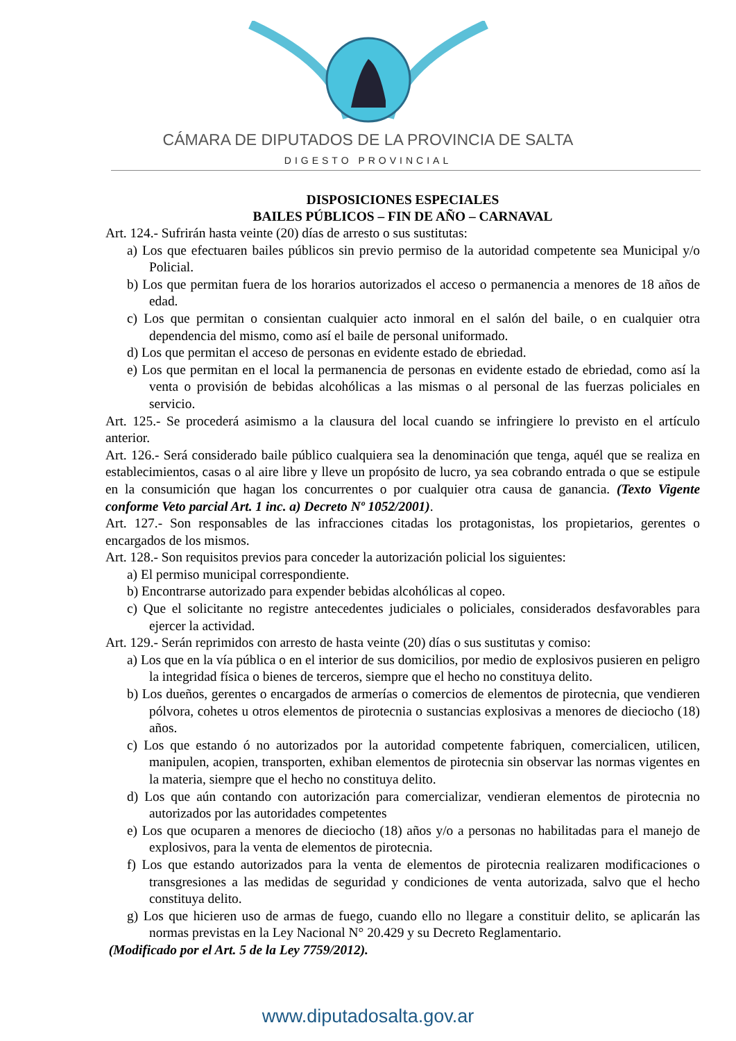CÁMARA DE DIPUTADOS DE LA PROVINCIA DE SALTA
DIGESTO PROVINCIAL
DISPOSICIONES ESPECIALES
BAILES PÚBLICOS – FIN DE AÑO – CARNAVAL
Art. 124.- Sufrirán hasta veinte (20) días de arresto o sus sustitutas:
a) Los que efectuaren bailes públicos sin previo permiso de la autoridad competente sea Municipal y/o Policial.
b) Los que permitan fuera de los horarios autorizados el acceso o permanencia a menores de 18 años de edad.
c) Los que permitan o consientan cualquier acto inmoral en el salón del baile, o en cualquier otra dependencia del mismo, como así el baile de personal uniformado.
d) Los que permitan el acceso de personas en evidente estado de ebriedad.
e) Los que permitan en el local la permanencia de personas en evidente estado de ebriedad, como así la venta o provisión de bebidas alcohólicas a las mismas o al personal de las fuerzas policiales en servicio.
Art. 125.- Se procederá asimismo a la clausura del local cuando se infringiere lo previsto en el artículo anterior.
Art. 126.- Será considerado baile público cualquiera sea la denominación que tenga, aquél que se realiza en establecimientos, casas o al aire libre y lleve un propósito de lucro, ya sea cobrando entrada o que se estipule en la consumición que hagan los concurrentes o por cualquier otra causa de ganancia. (Texto Vigente conforme Veto parcial Art. 1 inc. a) Decreto Nº 1052/2001).
Art. 127.- Son responsables de las infracciones citadas los protagonistas, los propietarios, gerentes o encargados de los mismos.
Art. 128.- Son requisitos previos para conceder la autorización policial los siguientes:
a) El permiso municipal correspondiente.
b) Encontrarse autorizado para expender bebidas alcohólicas al copeo.
c) Que el solicitante no registre antecedentes judiciales o policiales, considerados desfavorables para ejercer la actividad.
Art. 129.- Serán reprimidos con arresto de hasta veinte (20) días o sus sustitutas y comiso:
a) Los que en la vía pública o en el interior de sus domicilios, por medio de explosivos pusieren en peligro la integridad física o bienes de terceros, siempre que el hecho no constituya delito.
b) Los dueños, gerentes o encargados de armerías o comercios de elementos de pirotecnia, que vendieren pólvora, cohetes u otros elementos de pirotecnia o sustancias explosivas a menores de dieciocho (18) años.
c) Los que estando ó no autorizados por la autoridad competente fabriquen, comercialicen, utilicen, manipulen, acopien, transporten, exhiban elementos de pirotecnia sin observar las normas vigentes en la materia, siempre que el hecho no constituya delito.
d) Los que aún contando con autorización para comercializar, vendieran elementos de pirotecnia no autorizados por las autoridades competentes
e) Los que ocuparen a menores de dieciocho (18) años y/o a personas no habilitadas para el manejo de explosivos, para la venta de elementos de pirotecnia.
f) Los que estando autorizados para la venta de elementos de pirotecnia realizaren modificaciones o transgresiones a las medidas de seguridad y condiciones de venta autorizada, salvo que el hecho constituya delito.
g) Los que hicieren uso de armas de fuego, cuando ello no llegare a constituir delito, se aplicarán las normas previstas en la Ley Nacional N° 20.429 y su Decreto Reglamentario.
(Modificado por el Art. 5 de la Ley 7759/2012).
www.diputadosalta.gov.ar